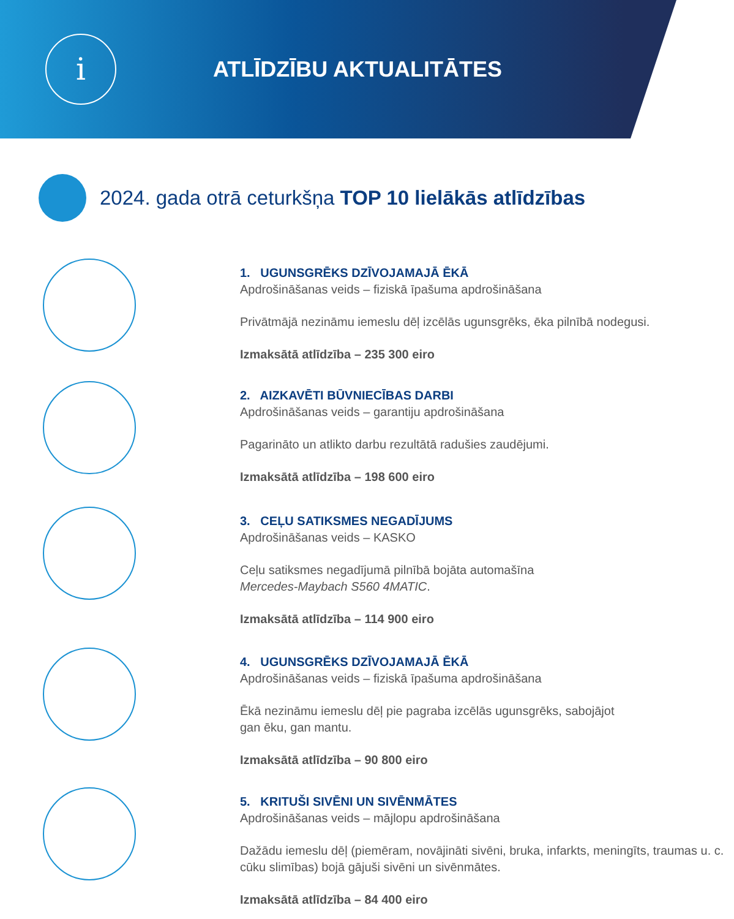i
ATLĪDZĪBU AKTUALITĀTES
2024. gada otrā ceturkšņa TOP 10 lielākās atlīdzības
1. UGUNSGRĒKS DZĪVOJAMAJĀ ĒKĀ
Apdrošināšanas veids – fiziskā īpašuma apdrošināšana
Privātmājā nezināmu iemeslu dēļ izcēlās ugunsgrēks, ēka pilnībā nodegusi.
Izmaksātā atlīdzība – 235 300 eiro
2. AIZKAVĒTI BŪVNIECĪBAS DARBI
Apdrošināšanas veids – garantiju apdrošināšana
Pagarināto un atlikto darbu rezultātā radušies zaudējumi.
Izmaksātā atlīdzība – 198 600 eiro
3. CEĻU SATIKSMES NEGADĪJUMS
Apdrošināšanas veids – KASKO
Ceļu satiksmes negadījumā pilnībā bojāta automašīna
Mercedes-Maybach S560 4MATIC.
Izmaksātā atlīdzība – 114 900 eiro
4. UGUNSGRĒKS DZĪVOJAMAJĀ ĒKĀ
Apdrošināšanas veids – fiziskā īpašuma apdrošināšana
Ēkā nezināmu iemeslu dēļ pie pagraba izcēlās ugunsgrēks, sabojājot
gan ēku, gan mantu.
Izmaksātā atlīdzība – 90 800 eiro
5. KRITUŠI SIVĒNI UN SIVĒNMĀTES
Apdrošināšanas veids – mājlopu apdrošināšana
Dažādu iemeslu dēļ (piemēram, novājināti sivēni, bruka, infarkts, meningīts, traumas u. c. cūku slimības) bojā gājuši sivēni un sivēnmātes.
Izmaksātā atlīdzība – 84 400 eiro